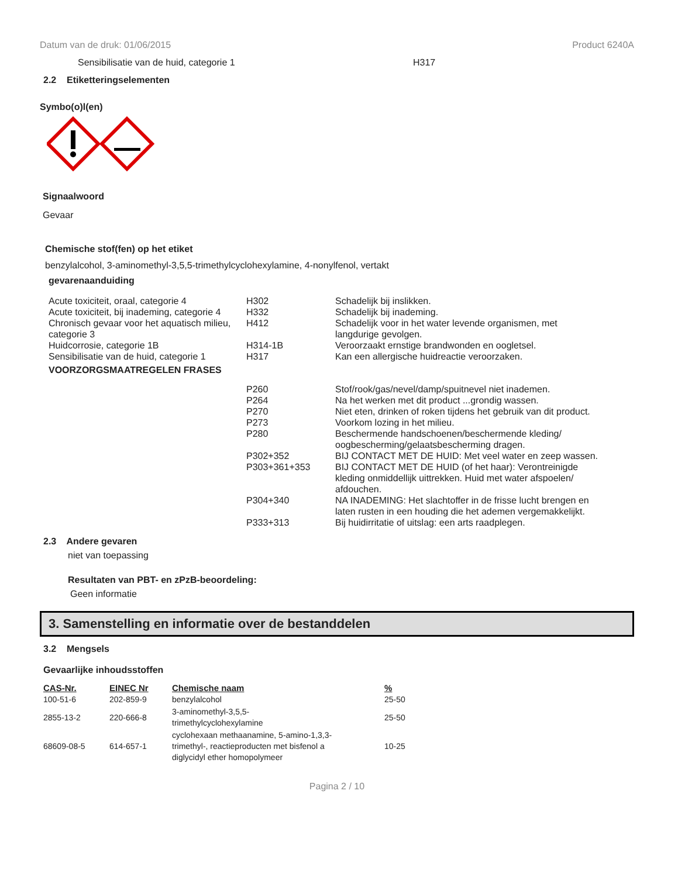Datum van de druk: 01/06/2015 Product 6240A
Sensibilisatie van de huid, categorie 1 H317
2.2 Etiketteringselementen
Symbo(o)l(en)
Signaalwoord
Gevaar
Chemische stof(fen) op het etiket
benzylalcohol, 3-aminomethyl-3,5,5-trimethylcyclohexylamine, 4-nonylfenol, vertakt
gevarenaanduiding
| Acute toxiciteit, oraal, categorie 4 | H302 | Schadelijk bij inslikken. |
| Acute toxiciteit, bij inademing, categorie 4 | H332 | Schadelijk bij inademing. |
| Chronisch gevaar voor het aquatisch milieu, categorie 3 | H412 | Schadelijk voor in het water levende organismen, met langdurige gevolgen. |
| Huidcorrosie, categorie 1B | H314-1B | Veroorzaakt ernstige brandwonden en oogletsel. |
| Sensibilisatie van de huid, categorie 1 | H317 | Kan een allergische huidreactie veroorzaken. |
| VOORZORGSMAATREGELEN FRASES | | |
| | P260 | Stof/rook/gas/nevel/damp/spuitnevel niet inademen. |
| | P264 | Na het werken met dit product ...grondig wassen. |
| | P270 | Niet eten, drinken of roken tijdens het gebruik van dit product. |
| | P273 | Voorkom lozing in het milieu. |
| | P280 | Beschermende handschoenen/beschermende kleding/ oogbescherming/gelaatsbescherming dragen. |
| | P302+352 | BIJ CONTACT MET DE HUID: Met veel water en zeep wassen. |
| | P303+361+353 | BIJ CONTACT MET DE HUID (of het haar): Verontreinigde kleding onmiddellijk uittrekken. Huid met water afspoelen/ afdouchen. |
| | P304+340 | NA INADEMING: Het slachtoffer in de frisse lucht brengen en laten rusten in een houding die het ademen vergemakkelijkt. |
| | P333+313 | Bij huidirritatie of uitslag: een arts raadplegen. |
2.3 Andere gevaren
niet van toepassing
Resultaten van PBT- en zPzB-beoordeling:
Geen informatie
3. Samenstelling en informatie over de bestanddelen
3.2 Mengsels
Gevaarlijke inhoudsstoffen
| CAS-Nr. | EINEC Nr | Chemische naam | % |
| --- | --- | --- | --- |
| 100-51-6 | 202-859-9 | benzylalcohol | 25-50 |
| 2855-13-2 | 220-666-8 | 3-aminomethyl-3,5,5- trimethylcyclohexylamine | 25-50 |
| 68609-08-5 | 614-657-1 | cyclohexaan methaanamine, 5-amino-1,3,3- trimethyl-, reactieproducten met bisfenol a diglycidyl ether homopolymeer | 10-25 |
Pagina 2 / 10